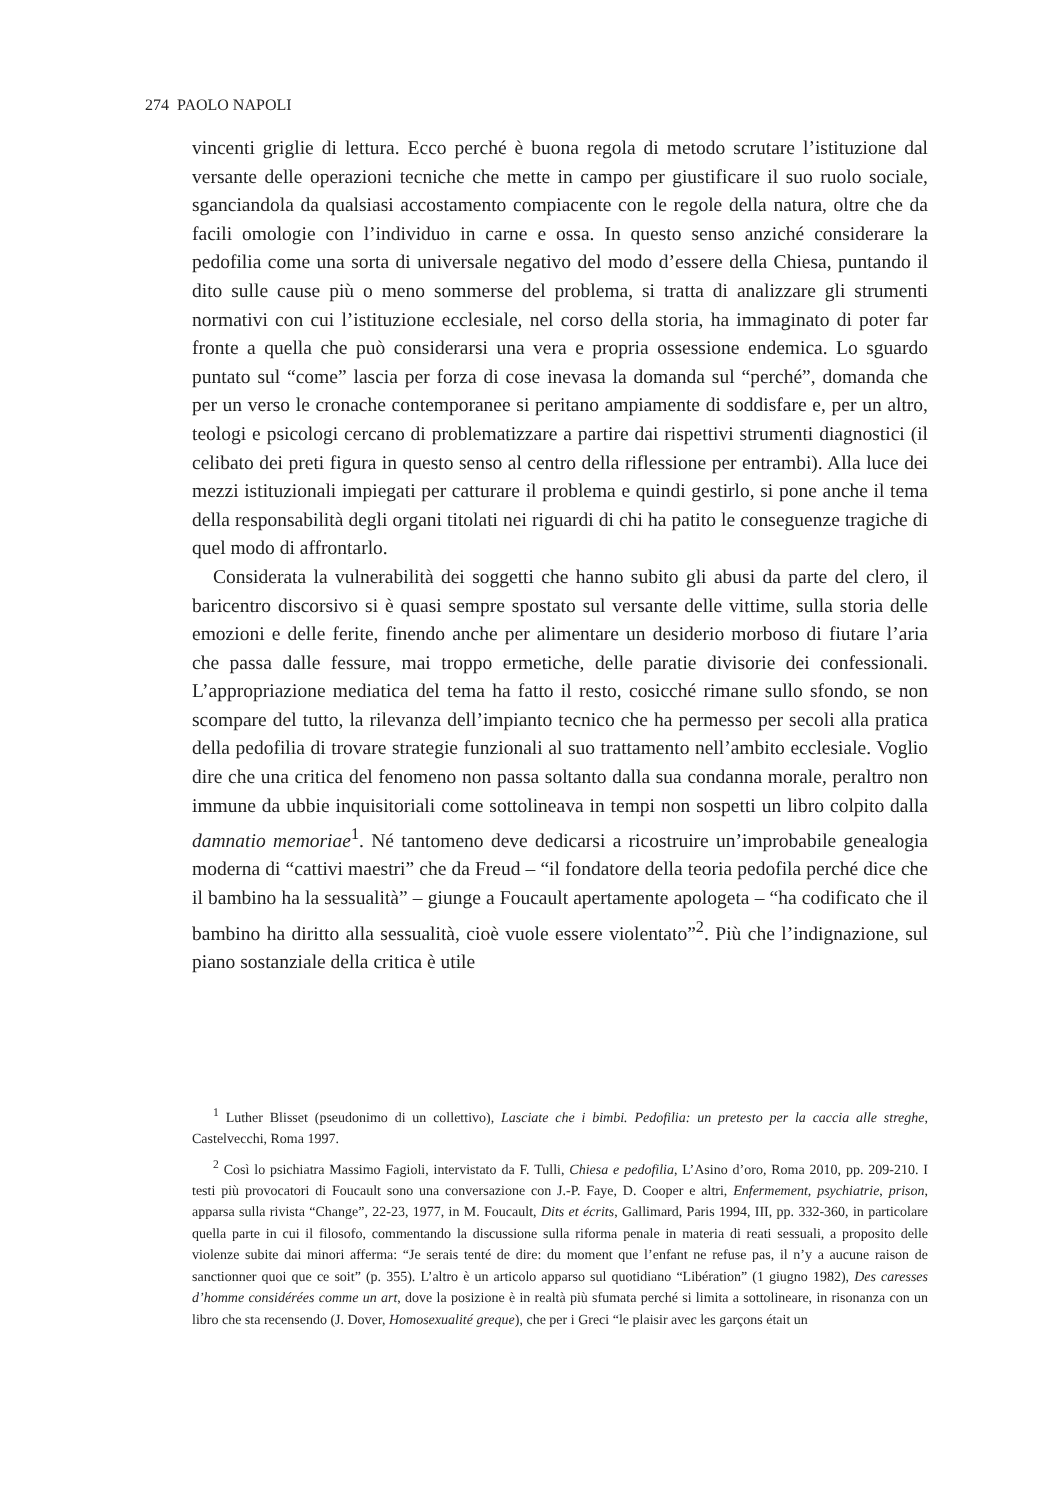274 PAOLO NAPOLI
vincenti griglie di lettura. Ecco perché è buona regola di metodo scrutare l’istituzione dal versante delle operazioni tecniche che mette in campo per giustificare il suo ruolo sociale, sganciandola da qualsiasi accostamento compiacente con le regole della natura, oltre che da facili omologie con l’individuo in carne e ossa. In questo senso anziché considerare la pedofilia come una sorta di universale negativo del modo d’essere della Chiesa, puntando il dito sulle cause più o meno sommerse del problema, si tratta di analizzare gli strumenti normativi con cui l’istituzione ecclesiale, nel corso della storia, ha immaginato di poter far fronte a quella che può considerarsi una vera e propria ossessione endemica. Lo sguardo puntato sul “come” lascia per forza di cose inevasa la domanda sul “perché”, domanda che per un verso le cronache contemporanee si peritano ampiamente di soddisfare e, per un altro, teologi e psicologi cercano di problematizzare a partire dai rispettivi strumenti diagnostici (il celibato dei preti figura in questo senso al centro della riflessione per entrambi). Alla luce dei mezzi istituzionali impiegati per catturare il problema e quindi gestirlo, si pone anche il tema della responsabilità degli organi titolati nei riguardi di chi ha patito le conseguenze tragiche di quel modo di affrontarlo.
Considerata la vulnerabilità dei soggetti che hanno subito gli abusi da parte del clero, il baricentro discorsivo si è quasi sempre spostato sul versante delle vittime, sulla storia delle emozioni e delle ferite, finendo anche per alimentare un desiderio morboso di fiutare l’aria che passa dalle fessure, mai troppo ermetiche, delle paratie divisorie dei confessionali. L’appropriazione mediatica del tema ha fatto il resto, cosicché rimane sullo sfondo, se non scompare del tutto, la rilevanza dell’impianto tecnico che ha permesso per secoli alla pratica della pedofilia di trovare strategie funzionali al suo trattamento nell’ambito ecclesiale. Voglio dire che una critica del fenomeno non passa soltanto dalla sua condanna morale, peraltro non immune da ubbie inquisitoriali come sottolineava in tempi non sospetti un libro colpito dalla damnatio memoriae<sup>1</sup>. Né tantomeno deve dedicarsi a ricostruire un’improbabile genealogia moderna di “cattivi maestri” che da Freud – “il fondatore della teoria pedofila perché dice che il bambino ha la sessualità” – giunge a Foucault apertamente apologeta – “ha codificato che il bambino ha diritto alla sessualità, cioè vuole essere violentato”<sup>2</sup>. Più che l’indignazione, sul piano sostanziale della critica è utile
<sup>1</sup> Luther Blisset (pseudonimo di un collettivo), Lasciate che i bimbi. Pedofilia: un pretesto per la caccia alle streghe, Castelvecchi, Roma 1997.
<sup>2</sup> Così lo psichiatra Massimo Fagioli, intervistato da F. Tulli, Chiesa e pedofilia, L’Asino d’oro, Roma 2010, pp. 209-210. I testi più provocatori di Foucault sono una conversazione con J.-P. Faye, D. Cooper e altri, Enfermement, psychiatrie, prison, apparsa sulla rivista “Change”, 22-23, 1977, in M. Foucault, Dits et écrits, Gallimard, Paris 1994, III, pp. 332-360, in particolare quella parte in cui il filosofo, commentando la discussione sulla riforma penale in materia di reati sessuali, a proposito delle violenze subite dai minori afferma: “Je serais tenté de dire: du moment que l’enfant ne refuse pas, il n’y a aucune raison de sanctionner quoi que ce soit” (p. 355). L’altro è un articolo apparso sul quotidiano “Libération” (1 giugno 1982), Des caresses d’homme considérées comme un art, dove la posizione è in realtà più sfumata perché si limita a sottolineare, in risonanza con un libro che sta recensendo (J. Dover, Homosexualité greque), che per i Greci “le plaisir avec les garçons était un